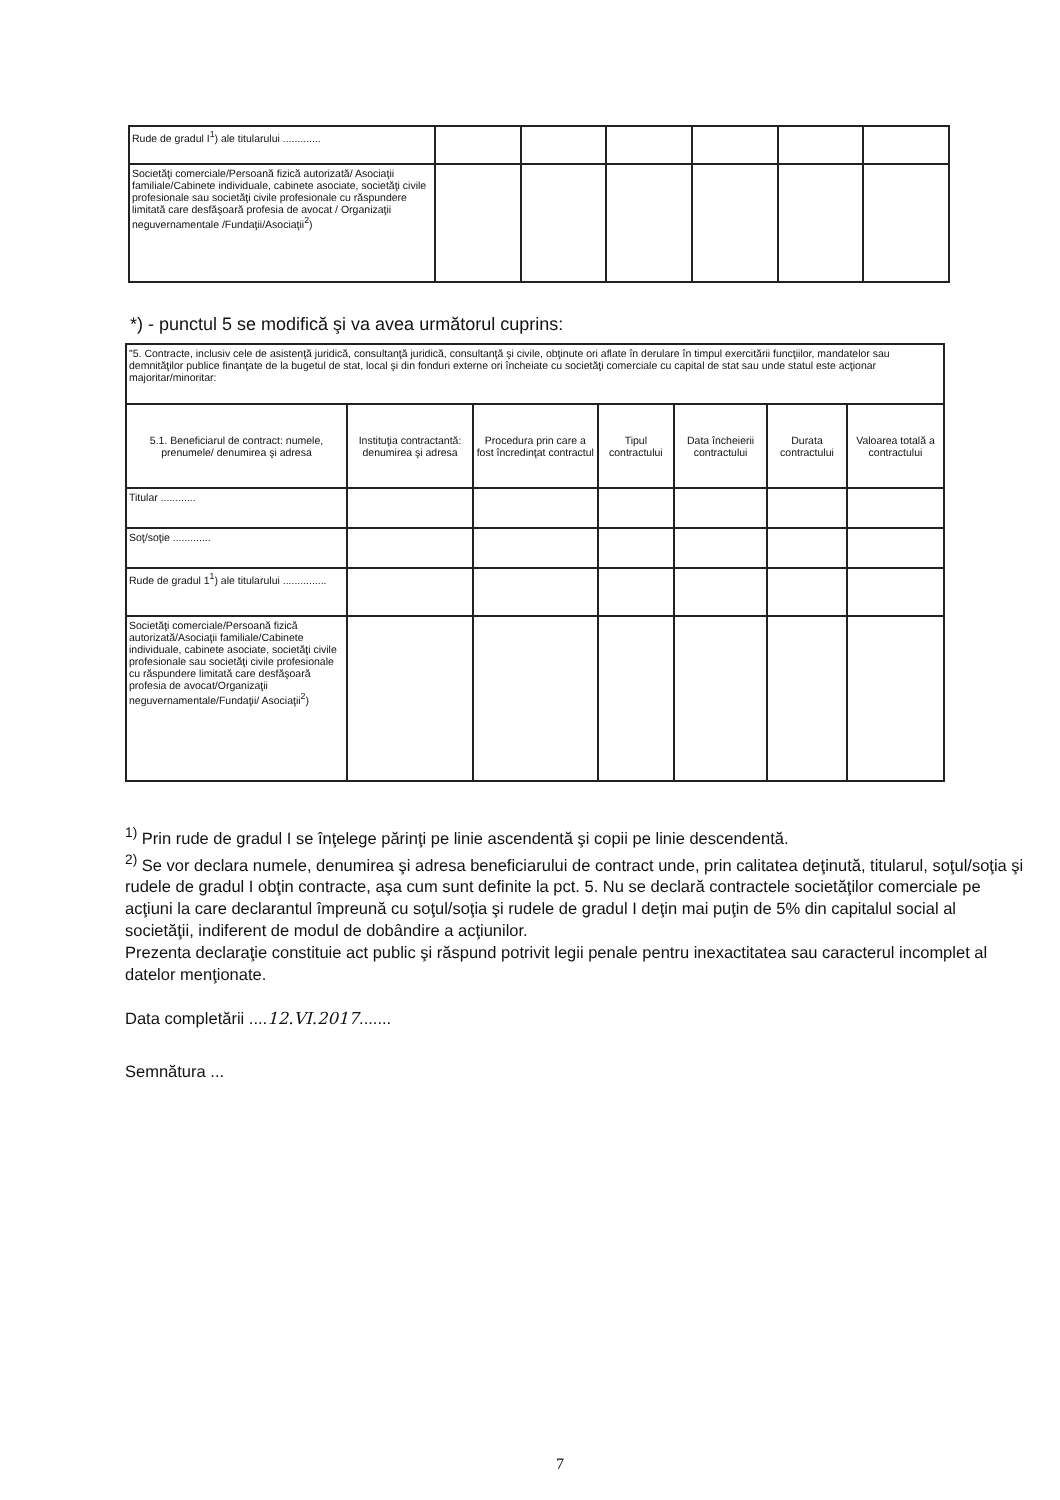| Rude de gradul I<sup>1</sup>) ale titularului ............. | | | | | | |
| Societăţi comerciale/Persoană fizică autorizată/ Asociaţii familiale/Cabinete individuale, cabinete asociate, societăţi civile profesionale sau societăţi civile profesionale cu răspundere limitată care desfăşoară profesia de avocat / Organizaţii neguvernamentale /Fundaţii/Asociaţii<sup>2</sup>) | | | | | | |
*) - punctul 5 se modifică şi va avea următorul cuprins:
| "5. Contracte, inclusiv cele de asistenţă juridică, consultanţă juridică, consultanţă şi civile, obţinute ori aflate în derulare în timpul exercitării funcţiilor, mandatelor sau demnităţilor publice finanţate de la bugetul de stat, local şi din fonduri externe ori încheiate cu societăţi comerciale cu capital de stat sau unde statul este acţionar majoritar/minoritar: | | | | | | |
| 5.1. Beneficiarul de contract: numele, prenumele/ denumirea şi adresa | Instituţia contractantă: denumirea şi adresa | Procedura prin care a fost încredinţat contractul | Tipul contractului | Data încheierii contractului | Durata contractului | Valoarea totală a contractului |
| Titular ............ | | | | | | |
| Soţ/soţie ............. | | | | | | |
| Rude de gradul 1<sup>1</sup>) ale titularului ............... | | | | | | |
| Societăţi comerciale/Persoană fizică autorizată/Asociaţii familiale/Cabinete individuale, cabinete asociate, societăţi civile profesionale sau societăţi civile profesionale cu răspundere limitată care desfăşoară profesia de avocat/Organizaţii neguvernamentale/Fundaţii/ Asociaţii<sup>2</sup>) | | | | | | |
<sup>1)</sup> Prin rude de gradul I se înţelege părinţi pe linie ascendentă şi copii pe linie descendentă.
<sup>2)</sup> Se vor declara numele, denumirea şi adresa beneficiarului de contract unde, prin calitatea deţinută, titularul, soţul/soţia şi rudele de gradul I obţin contracte, aşa cum sunt definite la pct. 5. Nu se declară contractele societăţilor comerciale pe acţiuni la care declarantul împreună cu soţul/soţia şi rudele de gradul I deţin mai puţin de 5% din capitalul social al societăţii, indiferent de modul de dobândire a acţiunilor.
Prezenta declaraţie constituie act public şi răspund potrivit legii penale pentru inexactitatea sau caracterul incomplet al datelor menţionate.
Data completării ....12.VI.2017.......
Semnătura ...
7